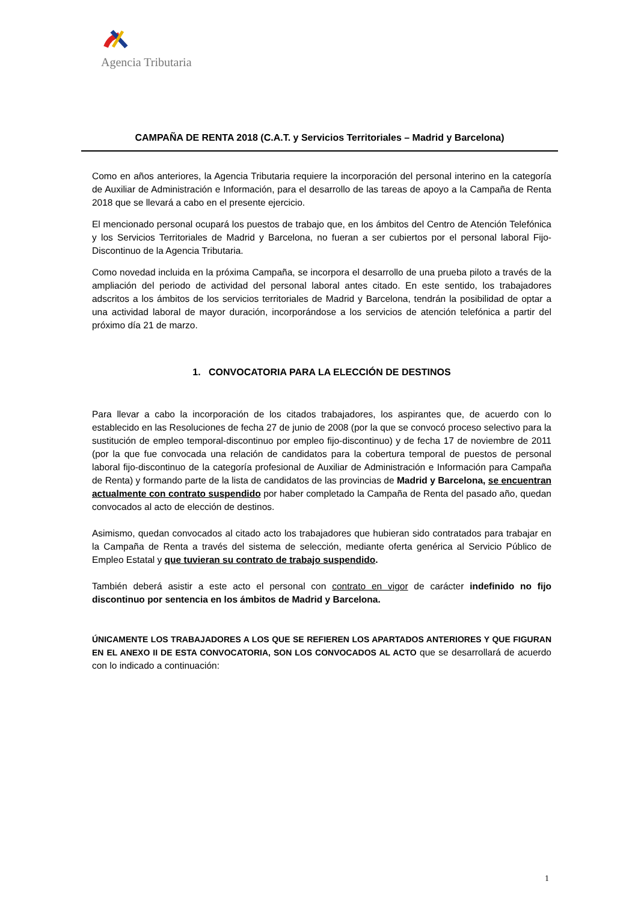Agencia Tributaria
CAMPAÑA DE RENTA 2018 (C.A.T. y Servicios Territoriales – Madrid y Barcelona)
Como en años anteriores, la Agencia Tributaria requiere la incorporación del personal interino en la categoría de Auxiliar de Administración e Información, para el desarrollo de las tareas de apoyo a la Campaña de Renta 2018 que se llevará a cabo en el presente ejercicio.
El mencionado personal ocupará los puestos de trabajo que, en los ámbitos del Centro de Atención Telefónica y los Servicios Territoriales de Madrid y Barcelona, no fueran a ser cubiertos por el personal laboral Fijo-Discontinuo de la Agencia Tributaria.
Como novedad incluida en la próxima Campaña, se incorpora el desarrollo de una prueba piloto a través de la ampliación del periodo de actividad del personal laboral antes citado. En este sentido, los trabajadores adscritos a los ámbitos de los servicios territoriales de Madrid y Barcelona, tendrán la posibilidad de optar a una actividad laboral de mayor duración, incorporándose a los servicios de atención telefónica a partir del próximo día 21 de marzo.
1. CONVOCATORIA PARA LA ELECCIÓN DE DESTINOS
Para llevar a cabo la incorporación de los citados trabajadores, los aspirantes que, de acuerdo con lo establecido en las Resoluciones de fecha 27 de junio de 2008 (por la que se convocó proceso selectivo para la sustitución de empleo temporal-discontinuo por empleo fijo-discontinuo) y de fecha 17 de noviembre de 2011 (por la que fue convocada una relación de candidatos para la cobertura temporal de puestos de personal laboral fijo-discontinuo de la categoría profesional de Auxiliar de Administración e Información para Campaña de Renta) y formando parte de la lista de candidatos de las provincias de Madrid y Barcelona, se encuentran actualmente con contrato suspendido por haber completado la Campaña de Renta del pasado año, quedan convocados al acto de elección de destinos.
Asimismo, quedan convocados al citado acto los trabajadores que hubieran sido contratados para trabajar en la Campaña de Renta a través del sistema de selección, mediante oferta genérica al Servicio Público de Empleo Estatal y que tuvieran su contrato de trabajo suspendido.
También deberá asistir a este acto el personal con contrato en vigor de carácter indefinido no fijo discontinuo por sentencia en los ámbitos de Madrid y Barcelona.
ÚNICAMENTE LOS TRABAJADORES A LOS QUE SE REFIEREN LOS APARTADOS ANTERIORES Y QUE FIGURAN EN EL ANEXO II DE ESTA CONVOCATORIA, SON LOS CONVOCADOS AL ACTO que se desarrollará de acuerdo con lo indicado a continuación:
1